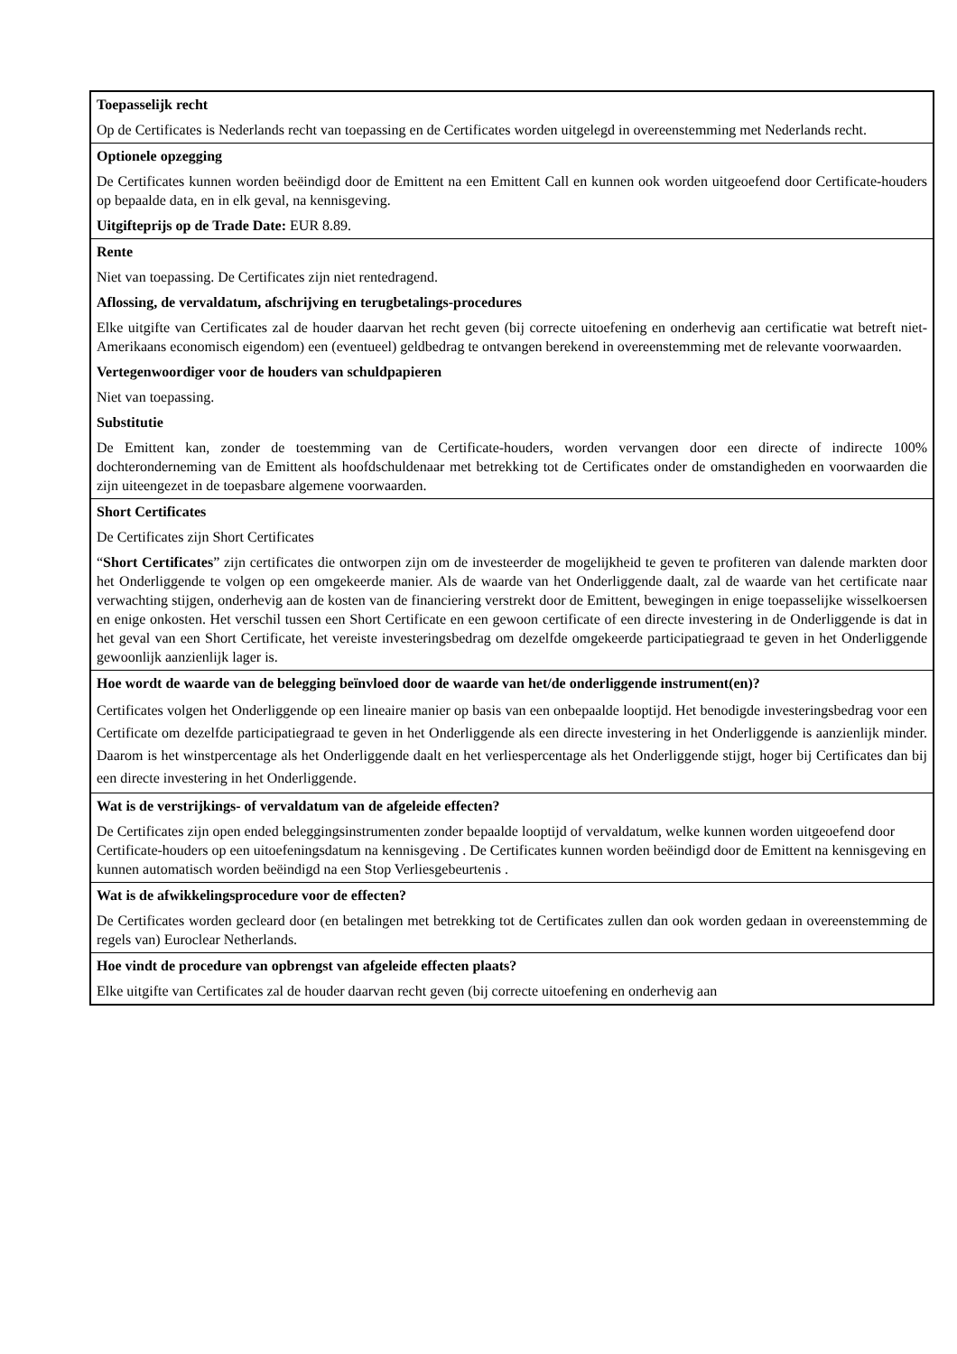| Toepasselijk recht Op de Certificates is Nederlands recht van toepassing en de Certificates worden uitgelegd in overeenstemming met Nederlands recht. |
| Optionele opzegging De Certificates kunnen worden beëindigd door de Emittent na een Emittent Call en kunnen ook worden uitgeoefend door Certificate-houders op bepaalde data, en in elk geval, na kennisgeving. Uitgifteprijs op de Trade Date: EUR 8.89. |
| Rente Niet van toepassing. De Certificates zijn niet rentedragend. Aflossing, de vervaldatum, afschrijving en terugbetalings-procedures Elke uitgifte van Certificates zal de houder daarvan het recht geven (bij correcte uitoefening en onderhevig aan certificatie wat betreft niet-Amerikaans economisch eigendom) een (eventueel) geldbedrag te ontvangen berekend in overeenstemming met de relevante voorwaarden. Vertegenwoordiger voor de houders van schuldpapieren Niet van toepassing. Substitutie De Emittent kan, zonder de toestemming van de Certificate-houders, worden vervangen door een directe of indirecte 100% dochteronderneming van de Emittent als hoofdschuldenaar met betrekking tot de Certificates onder de omstandigheden en voorwaarden die zijn uiteengezet in de toepasbare algemene voorwaarden. |
| Short Certificates De Certificates zijn Short Certificates “ Short Certificates ” zijn certificates die ontworpen zijn om de investeerder de mogelijkheid te geven te profiteren van dalende markten door het Onderliggende te volgen op een omgekeerde manier. Als de waarde van het Onderliggende daalt, zal de waarde van het certificate naar verwachting stijgen, onderhevig aan de kosten van de financiering verstrekt door de Emittent, bewegingen in enige toepasselijke wisselkoersen en enige onkosten. Het verschil tussen een Short Certificate en een gewoon certificate of een directe investering in de Onderliggende is dat in het geval van een Short Certificate, het vereiste investeringsbedrag om dezelfde omgekeerde participatiegraad te geven in het Onderliggende gewoonlijk aanzienlijk lager is. |
| Hoe wordt de waarde van de belegging beïnvloed door de waarde van het/de onderliggende instrument(en)? Certificates volgen het Onderliggende op een lineaire manier op basis van een onbepaalde looptijd. Het benodigde investeringsbedrag voor een Certificate om dezelfde participatiegraad te geven in het Onderliggende als een directe investering in het Onderliggende is aanzienlijk minder. Daarom is het winstpercentage als het Onderliggende daalt en het verliespercentage als het Onderliggende stijgt, hoger bij Certificates dan bij een directe investering in het Onderliggende. |
| Wat is de verstrijkings- of vervaldatum van de afgeleide effecten? De Certificates zijn open ended beleggingsinstrumenten zonder bepaalde looptijd of vervaldatum, welke kunnen worden uitgeoefend door Certificate-houders op een uitoefeningsdatum na kennisgeving . De Certificates kunnen worden beëindigd door de Emittent na kennisgeving en kunnen automatisch worden beëindigd na een Stop Verliesgebeurtenis . |
| Wat is de afwikkelingsprocedure voor de effecten? De Certificates worden gecleard door (en betalingen met betrekking tot de Certificates zullen dan ook worden gedaan in overeenstemming de regels van) Euroclear Netherlands. |
| Hoe vindt de procedure van opbrengst van afgeleide effecten plaats? Elke uitgifte van Certificates zal de houder daarvan recht geven (bij correcte uitoefening en onderhevig aan |